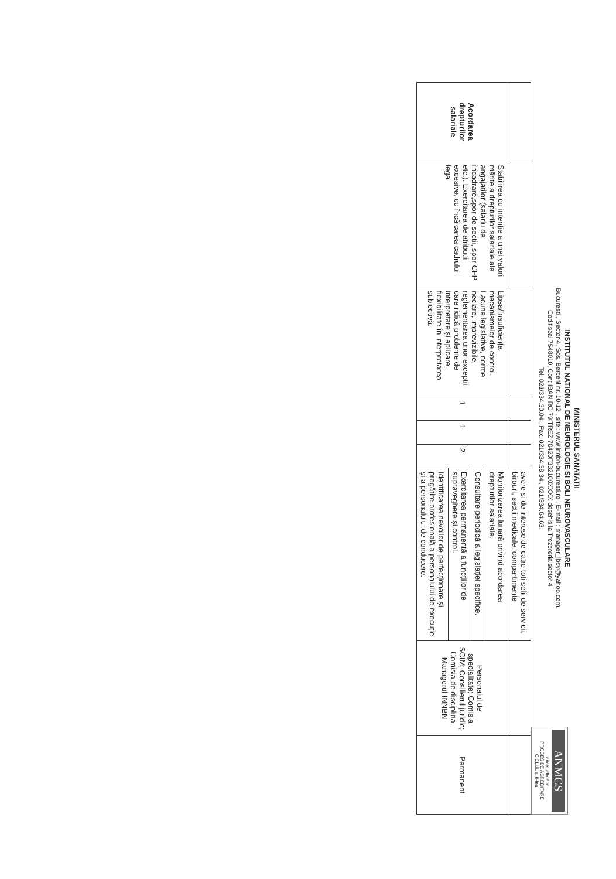MINISTERUL SANATATII
INSTITUTUL NATIONAL DE NEUROLOGIE SI BOLI NEUROVASCULARE
Bucuresti , Sector 4, Sos. Berceni nr. 10-12 , site : www.innbn-bucuresti.ro , E-mail : manager_ibcv@yahoo.com,
Cod fiscal 7548010, Cont IBAN RO 79 TREZ 70420F332100XXXX deschis la Trezoreria sector 4
Tel. 021/334.30.04., Fax. 021/334.38.34., 021/334.64.63.
ANMCS
unitate aflată în
PROCES DE ACREDITARE
CICLUL al II-lea
| | | | | | | avere si de interese de catre toti sefii de servicii, birouri, sectii medicale, compartimente | | |
| Acordarea drepturilor salariale | Stabilirea cu intenție a unei valori mărite a drepturilor salariale ale angajaților (salariu de încadrare,spor de sectii, spor CFP etc.). Exercitarea de atributii excesive, cu încălcarea cadrului legal. | Lipsa/Insuficiența mecanismelor de control. Lacune legislative, norme neclare, imprevizibile, reglementarea unor excepții care ridică probleme de interpretare și aplicare, flexibilitate în interpretarea subiectivă. | 1 | 1 | 2 | Monitorizarea lunară privind acordarea drepturilor salariale. | Personalul de specialitate; Comisia SCIM; Consilierul juridic; Comisia de disciplina, Managerul INNBN | Permanent |
| | | | | | | Consultare periodică a legislației specifice. | | |
| | | | | | | Exercitarea permanentă a funcțiilor de supraveghere și control. | | |
| | | | | | | Identificarea nevoilor de perfecționare și pregătire profesională a personalului de execuție și a personalului de conducere. | | |